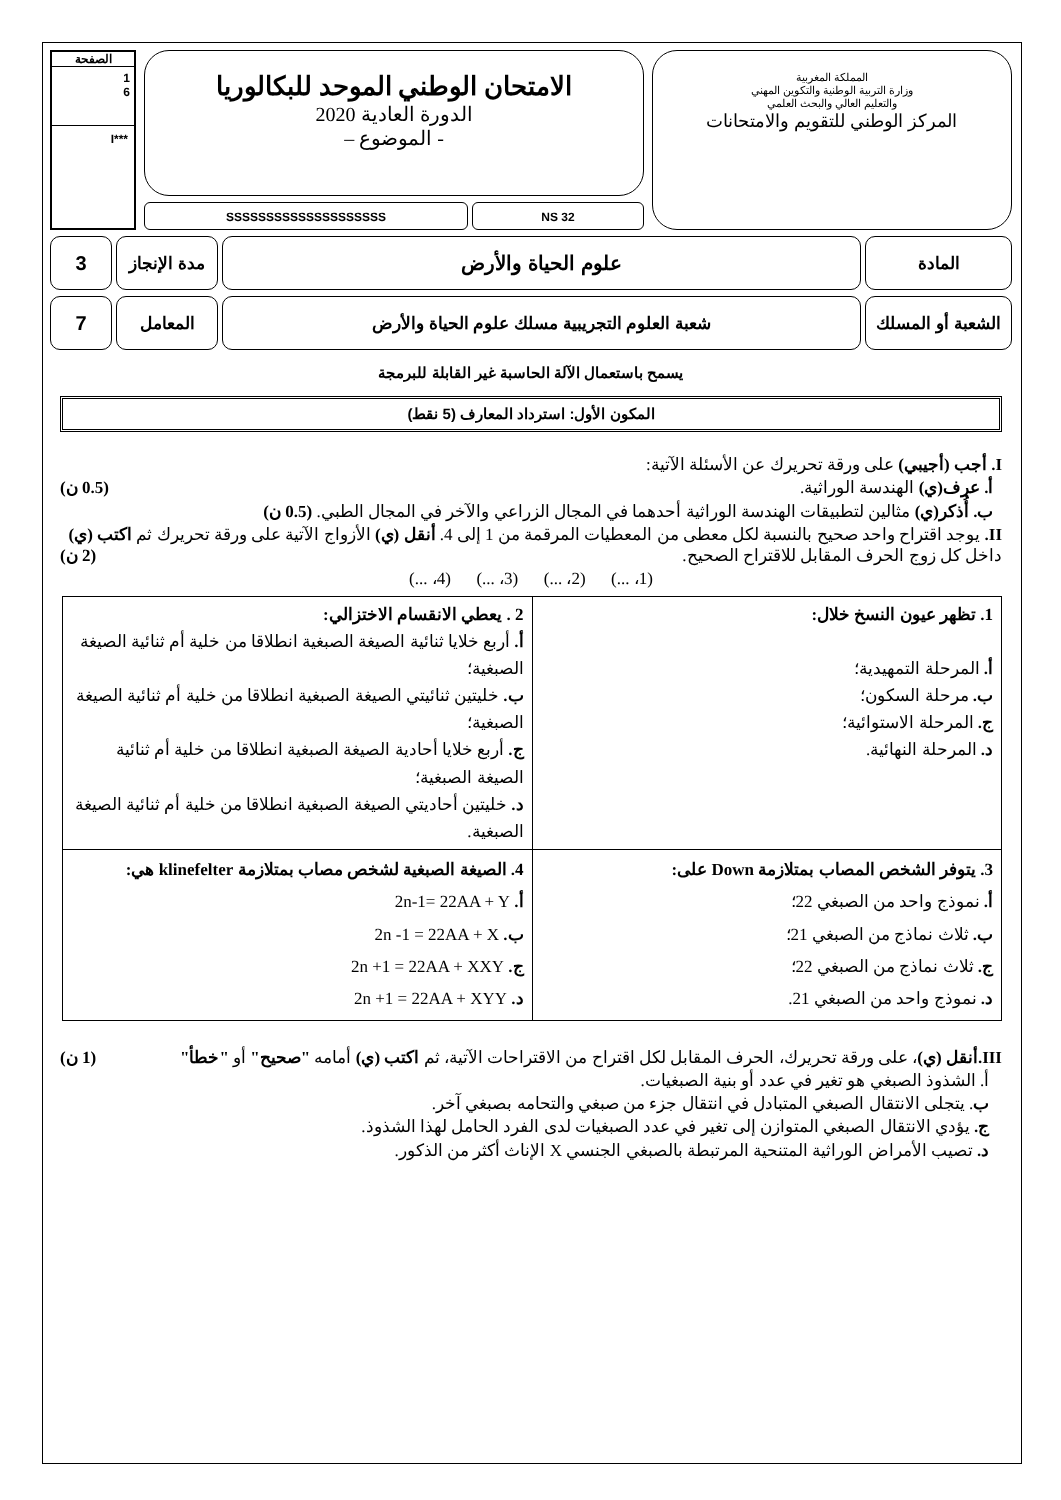المملكة المغربية
وزارة التربية الوطنية والتكوين المهني
والتعليم العالي والبحث العلمي
المركز الوطني للتقويم والامتحانات
الامتحان الوطني الموحد للبكالوريا
الدورة العادية 2020
- الموضوع –
NS 32 SSSSSSSSSSSSSSSSSSSS
الصفحة
1
6
***I
المادة
علوم الحياة والأرض
مدة الإنجاز
3
الشعبة أو المسلك
شعبة العلوم التجريبية مسلك علوم الحياة والأرض
المعامل
7
يسمح باستعمال الآلة الحاسبة غير القابلة للبرمجة
المكون الأول: استرداد المعارف (5 نقط)
I. أجب (أجيبي) على ورقة تحريرك عن الأسئلة الآتية:
أ. عرف(ي) الهندسة الوراثية. (0.5 ن)
ب. أُذكر(ي) مثالين لتطبيقات الهندسة الوراثية أحدهما في المجال الزراعي والآخر في المجال الطبي. (0.5 ن)
II. يوجد اقتراح واحد صحيح بالنسبة لكل معطى من المعطيات المرقمة من 1 إلى 4. أنقل (ي) الأزواج الآتية على ورقة تحريرك ثم اكتب (ي) داخل كل زوج الحرف المقابل للاقتراح الصحيح. (2 ن)
(1، ...) (2، ...) (3، ...) (4، ...)
| 1. تظهر عيون النسخ خلال: أ. المرحلة التمهيدية؛ ب. مرحلة السكون؛ ج. المرحلة الاستوائية؛ د. المرحلة النهائية. | 2 . يعطي الانقسام الاختزالي: أ. أربع خلايا ثنائية الصيغة الصبغية انطلاقا من خلية أم ثنائية الصيغة الصبغية؛ ب. خليتين ثنائيتي الصيغة الصبغية انطلاقا من خلية أم ثنائية الصيغة الصبغية؛ ج. أربع خلايا أحادية الصيغة الصبغية انطلاقا من خلية أم ثنائية الصيغة الصبغية؛ د. خليتين أحاديتي الصيغة الصبغية انطلاقا من خلية أم ثنائية الصيغة الصبغية. |
| 3. يتوفر الشخص المصاب بمتلازمة Down على: أ. نموذج واحد من الصبغي 22؛ ب. ثلاث نماذج من الصبغي 21؛ ج. ثلاث نماذج من الصبغي 22؛ د. نموذج واحد من الصبغي 21. | 4. الصيغة الصبغية لشخص مصاب بمتلازمة klinefelter هي: أ. 2n-1= 22AA + Y ب. 2n -1 = 22AA + X ج. 2n +1 = 22AA + XXY د. 2n +1 = 22AA + XYY |
III.أنقل (ي)، على ورقة تحريرك، الحرف المقابل لكل اقتراح من الاقتراحات الآتية، ثم اكتب (ي) أمامه "صحيح" أو "خطأ" (1 ن)
أ. الشذوذ الصبغي هو تغير في عدد أو بنية الصبغيات.
ب. يتجلى الانتقال الصبغي المتبادل في انتقال جزء من صبغي والتحامه بصبغي آخر.
ج. يؤدي الانتقال الصبغي المتوازن إلى تغير في عدد الصبغيات لدى الفرد الحامل لهذا الشذوذ.
د. تصيب الأمراض الوراثية المتنحية المرتبطة بالصبغي الجنسي X الإناث أكثر من الذكور.